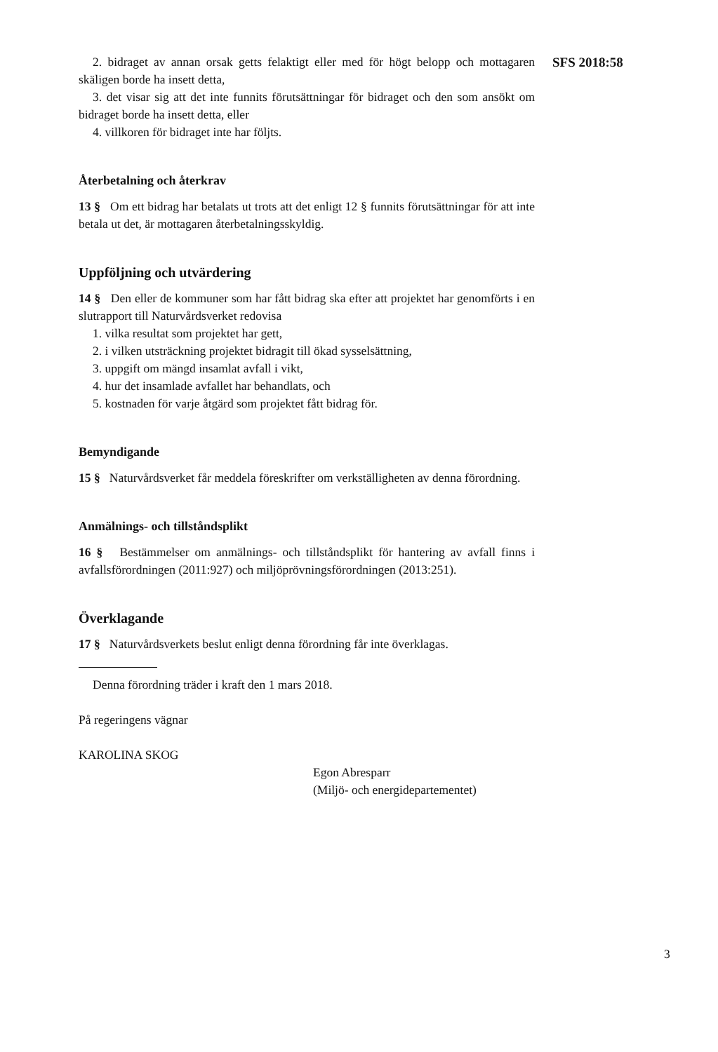SFS 2018:58
2. bidraget av annan orsak getts felaktigt eller med för högt belopp och mottagaren skäligen borde ha insett detta,
3. det visar sig att det inte funnits förutsättningar för bidraget och den som ansökt om bidraget borde ha insett detta, eller
4. villkoren för bidraget inte har följts.
Återbetalning och återkrav
13 § Om ett bidrag har betalats ut trots att det enligt 12 § funnits förutsättningar för att inte betala ut det, är mottagaren återbetalningsskyldig.
Uppföljning och utvärdering
14 § Den eller de kommuner som har fått bidrag ska efter att projektet har genomförts i en slutrapport till Naturvårdsverket redovisa
1. vilka resultat som projektet har gett,
2. i vilken utsträckning projektet bidragit till ökad sysselsättning,
3. uppgift om mängd insamlat avfall i vikt,
4. hur det insamlade avfallet har behandlats, och
5. kostnaden för varje åtgärd som projektet fått bidrag för.
Bemyndigande
15 § Naturvårdsverket får meddela föreskrifter om verkställigheten av denna förordning.
Anmälnings- och tillståndsplikt
16 § Bestämmelser om anmälnings- och tillståndsplikt för hantering av avfall finns i avfallsförordningen (2011:927) och miljöprövningsförordningen (2013:251).
Överklagande
17 § Naturvårdsverkets beslut enligt denna förordning får inte överklagas.
Denna förordning träder i kraft den 1 mars 2018.
På regeringens vägnar
KAROLINA SKOG
Egon Abresparr
(Miljö- och energidepartementet)
3